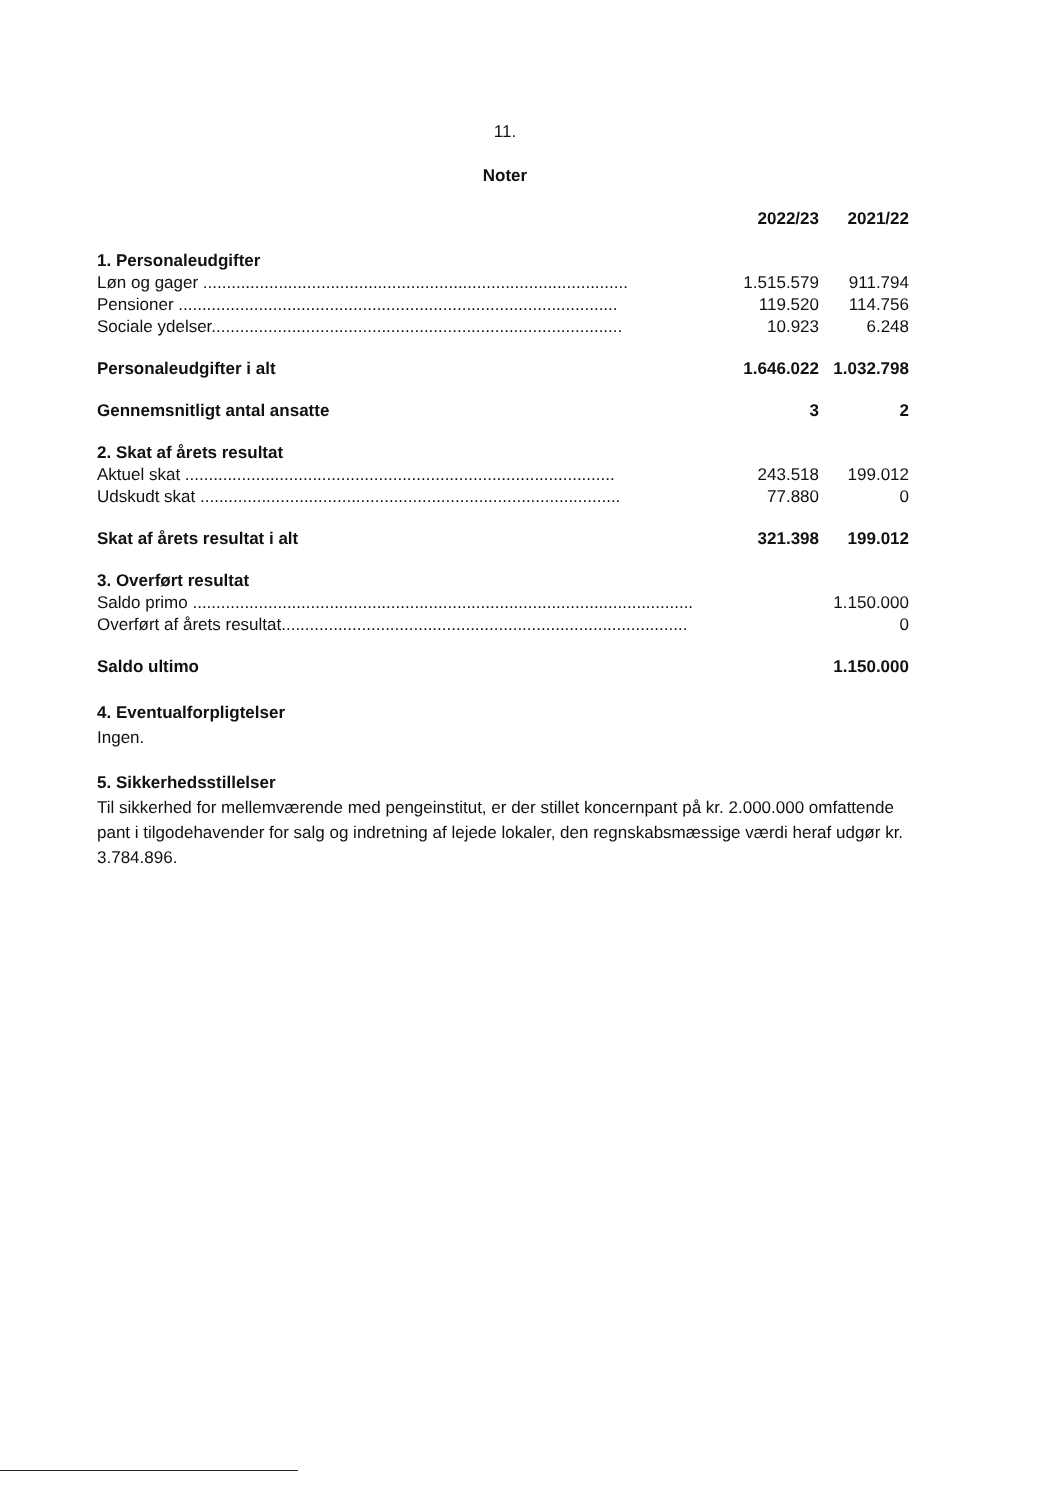11.
Noter
| | 2022/23 | 2021/22 |
| 1. Personaleudgifter | | |
| Løn og gager .......................................................................................... | 1.515.579 | 911.794 |
| Pensioner ............................................................................................. | 119.520 | 114.756 |
| Sociale ydelser....................................................................................... | 10.923 | 6.248 |
| Personaleudgifter i alt | 1.646.022 | 1.032.798 |
| Gennemsnitligt antal ansatte | 3 | 2 |
| 2. Skat af årets resultat | | |
| Aktuel skat ........................................................................................... | 243.518 | 199.012 |
| Udskudt skat ......................................................................................... | 77.880 | 0 |
| Skat af årets resultat i alt | 321.398 | 199.012 |
| 3. Overført resultat | | |
| Saldo primo .......................................................................................................... | | 1.150.000 |
| Overført af årets resultat...................................................................................... | | 0 |
| Saldo ultimo | | 1.150.000 |
4. Eventualforpligtelser
Ingen.
5. Sikkerhedsstillelser
Til sikkerhed for mellemværende med pengeinstitut, er der stillet koncernpant på kr. 2.000.000 omfattende pant i tilgodehavender for salg og indretning af lejede lokaler, den regnskabsmæssige værdi heraf udgør kr. 3.784.896.